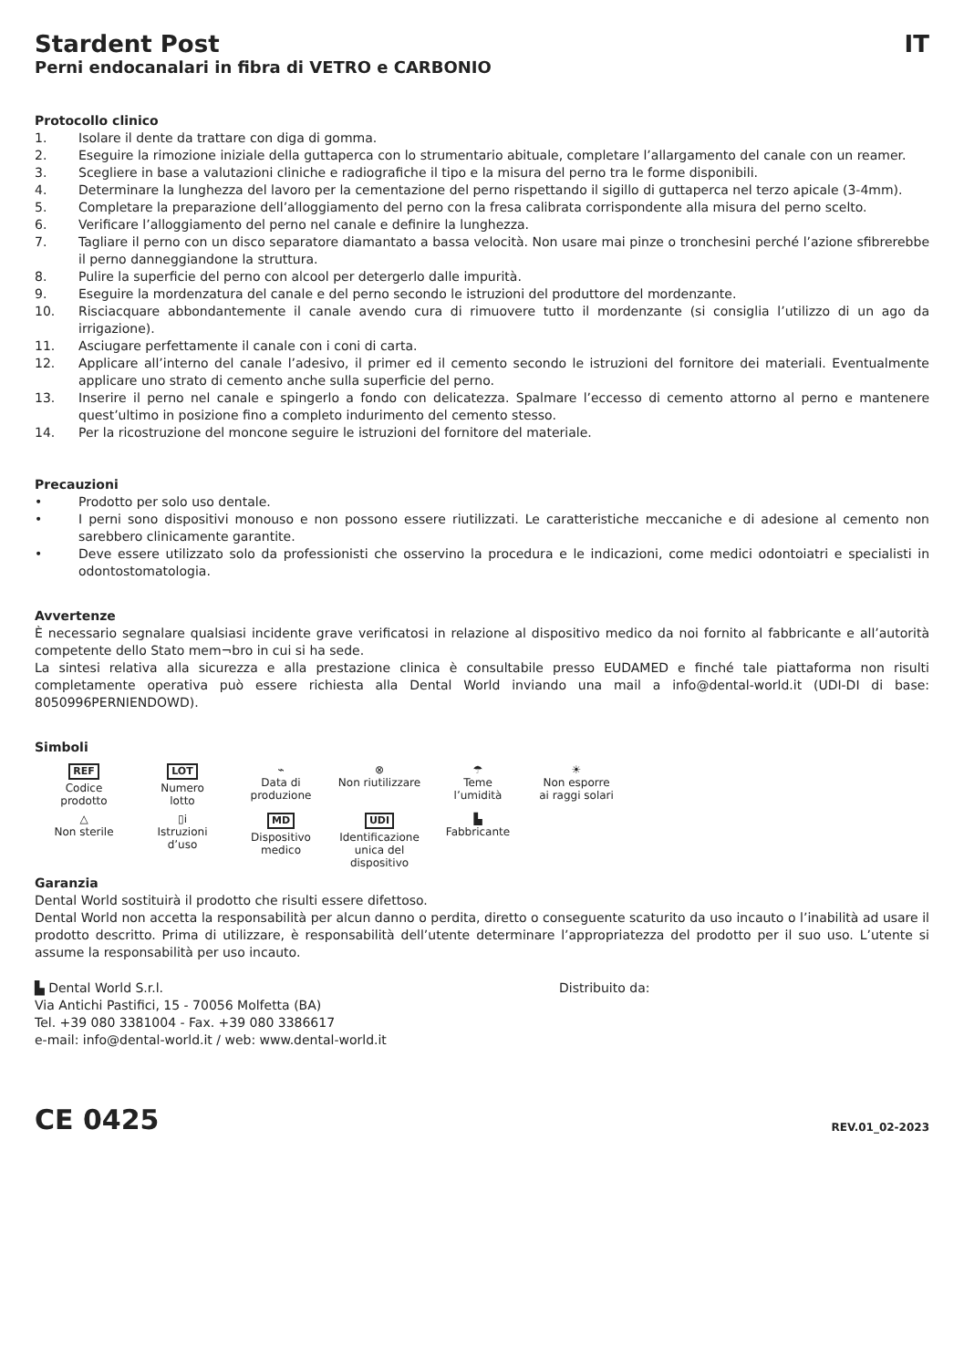Stardent Post IT
Perni endocanalari in fibra di VETRO e CARBONIO
Protocollo clinico
1. Isolare il dente da trattare con diga di gomma.
2. Eseguire la rimozione iniziale della guttaperca con lo strumentario abituale, completare l’allargamento del canale con un reamer.
3. Scegliere in base a valutazioni cliniche e radiografiche il tipo e la misura del perno tra le forme disponibili.
4. Determinare la lunghezza del lavoro per la cementazione del perno rispettando il sigillo di guttaperca nel terzo apicale (3-4mm).
5. Completare la preparazione dell’alloggiamento del perno con la fresa calibrata corrispondente alla misura del perno scelto.
6. Verificare l’alloggiamento del perno nel canale e definire la lunghezza.
7. Tagliare il perno con un disco separatore diamantato a bassa velocità. Non usare mai pinze o tronchesini perché l’azione sfibrerebbe il perno danneggiandone la struttura.
8. Pulire la superficie del perno con alcool per detergerlo dalle impurità.
9. Eseguire la mordenzatura del canale e del perno secondo le istruzioni del produttore del mordenzante.
10. Risciacquare abbondantemente il canale avendo cura di rimuovere tutto il mordenzante (si consiglia l’utilizzo di un ago da irrigazione).
11. Asciugare perfettamente il canale con i coni di carta.
12. Applicare all’interno del canale l’adesivo, il primer ed il cemento secondo le istruzioni del fornitore dei materiali. Eventualmente applicare uno strato di cemento anche sulla superficie del perno.
13. Inserire il perno nel canale e spingerlo a fondo con delicatezza. Spalmare l’eccesso di cemento attorno al perno e mantenere quest’ultimo in posizione fino a completo indurimento del cemento stesso.
14. Per la ricostruzione del moncone seguire le istruzioni del fornitore del materiale.
Precauzioni
• Prodotto per solo uso dentale.
• I perni sono dispositivi monouso e non possono essere riutilizzati. Le caratteristiche meccaniche e di adesione al cemento non sarebbero clinicamente garantite.
• Deve essere utilizzato solo da professionisti che osservino la procedura e le indicazioni, come medici odontoiatri e specialisti in odontostomatologia.
Avvertenze
È necessario segnalare qualsiasi incidente grave verificatosi in relazione al dispositivo medico da noi fornito al fabbricante e all’autorità competente dello Stato mem¬bro in cui si ha sede.
La sintesi relativa alla sicurezza e alla prestazione clinica è consultabile presso EUDAMED e finché tale piattaforma non risulti completamente operativa può essere richiesta alla Dental World inviando una mail a info@dental-world.it (UDI-DI di base: 8050996PERNIENDOWD).
Simboli
REF
Codice
prodotto
LOT
Numero
lotto
⌁
Data di
produzione
⊗
Non riutilizzare
☂
Teme
l’umidità
☀
Non esporre
ai raggi solari
△
Non sterile
▯i
Istruzioni
d’uso
MD
Dispositivo
medico
UDI
Identificazione
unica del
dispositivo
▙
Fabbricante
Garanzia
Dental World sostituirà il prodotto che risulti essere difettoso.
Dental World non accetta la responsabilità per alcun danno o perdita, diretto o conseguente scaturito da uso incauto o l’inabilità ad usare il prodotto descritto. Prima di utilizzare, è responsabilità dell’utente determinare l’appropriatezza del prodotto per il suo uso. L’utente si assume la responsabilità per uso incauto.
▙ Dental World S.r.l.
Via Antichi Pastifici, 15 - 70056 Molfetta (BA)
Tel. +39 080 3381004 - Fax. +39 080 3386617
e-mail: info@dental-world.it / web: www.dental-world.it
Distribuito da:
CE 0425 REV.01_02-2023